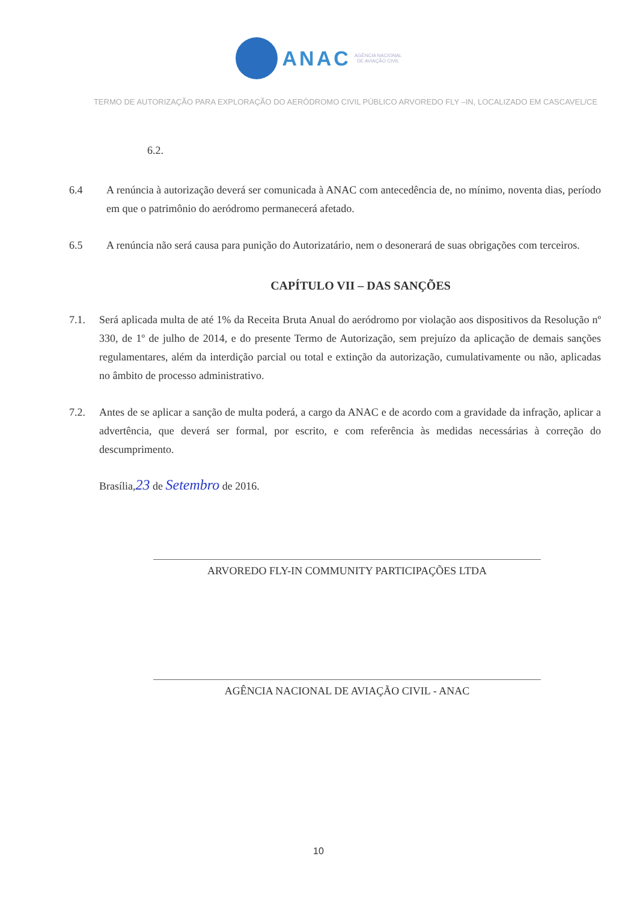ANAC AGÊNCIA NACIONAL
DE AVIAÇÃO CIVIL
TERMO DE AUTORIZAÇÃO PARA EXPLORAÇÃO DO AERÓDROMO CIVIL PÚBLICO ARVOREDO FLY –IN, LOCALIZADO EM CASCAVEL/CE
6.2.
6.4 A renúncia à autorização deverá ser comunicada à ANAC com antecedência de, no mínimo, noventa dias, período em que o patrimônio do aeródromo permanecerá afetado.
6.5 A renúncia não será causa para punição do Autorizatário, nem o desonerará de suas obrigações com terceiros.
CAPÍTULO VII – DAS SANÇÕES
7.1. Será aplicada multa de até 1% da Receita Bruta Anual do aeródromo por violação aos dispositivos da Resolução nº 330, de 1º de julho de 2014, e do presente Termo de Autorização, sem prejuízo da aplicação de demais sanções regulamentares, além da interdição parcial ou total e extinção da autorização, cumulativamente ou não, aplicadas no âmbito de processo administrativo.
7.2. Antes de se aplicar a sanção de multa poderá, a cargo da ANAC e de acordo com a gravidade da infração, aplicar a advertência, que deverá ser formal, por escrito, e com referência às medidas necessárias à correção do descumprimento.
Brasília,23 de Setembro de 2016.
ARVOREDO FLY-IN COMMUNITY PARTICIPAÇÕES LTDA
AGÊNCIA NACIONAL DE AVIAÇÃO CIVIL - ANAC
10